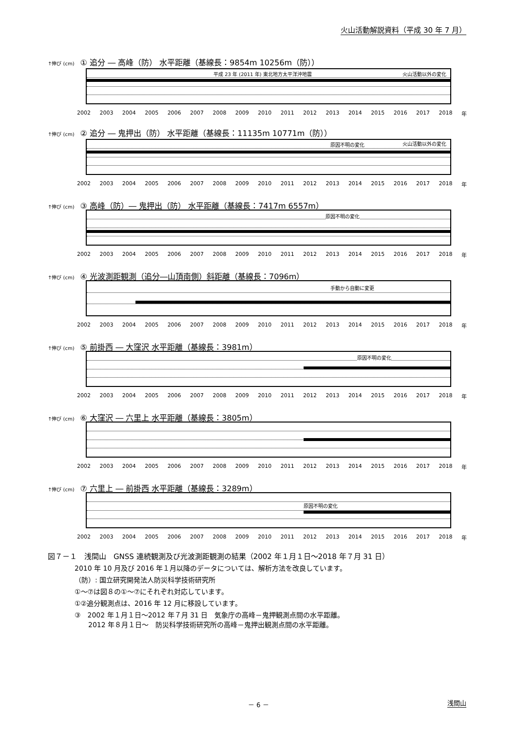火山活動解説資料（平成 30 年 7 月）
↑伸び (cm) ① 追分 ― 高峰（防） 水平距離（基線長：9854m 10256m（防））
平成 23 年 (2011 年) 東北地方太平洋沖地震 火山活動以外の変化
2002 2003 2004 2005 2006 2007 2008 2009 2010 2011 2012 2013 2014 2015 2016 2017 2018 年
↑伸び (cm) ② 追分 ― 鬼押出（防） 水平距離（基線長：11135m 10771m（防））
原因不明の変化 火山活動以外の変化
2002 2003 2004 2005 2006 2007 2008 2009 2010 2011 2012 2013 2014 2015 2016 2017 2018 年
↑伸び (cm) ③ 高峰（防）― 鬼押出（防） 水平距離（基線長：7417m 6557m）
原因不明の変化
2002 2003 2004 2005 2006 2007 2008 2009 2010 2011 2012 2013 2014 2015 2016 2017 2018 年
↑伸び (cm) ④ 光波測距観測（追分―山頂南側）斜距離（基線長：7096m）
手動から自動に変更
2002 2003 2004 2005 2006 2007 2008 2009 2010 2011 2012 2013 2014 2015 2016 2017 2018 年
↑伸び (cm) ⑤ 前掛西 ― 大窪沢 水平距離（基線長：3981m）
原因不明の変化
2002 2003 2004 2005 2006 2007 2008 2009 2010 2011 2012 2013 2014 2015 2016 2017 2018 年
↑伸び (cm) ⑥ 大窪沢 ― 六里上 水平距離（基線長：3805m）
2002 2003 2004 2005 2006 2007 2008 2009 2010 2011 2012 2013 2014 2015 2016 2017 2018 年
↑伸び (cm) ⑦ 六里上 ― 前掛西 水平距離（基線長：3289m）
原因不明の変化
2002 2003 2004 2005 2006 2007 2008 2009 2010 2011 2012 2013 2014 2015 2016 2017 2018 年
図７－１　浅間山　GNSS 連続観測及び光波測距観測の結果（2002 年１月１日～2018 年７月 31 日）
2010 年 10 月及び 2016 年１月以降のデータについては、解析方法を改良しています。
（防）: 国立研究開発法人防災科学技術研究所
①～⑦は図８の①～⑦にそれぞれ対応しています。
①②追分観測点は、2016 年 12 月に移設しています。
③　2002 年１月１日～2012 年７月 31 日　気象庁の高峰－鬼押観測点間の水平距離。
　　2012 年８月１日～　防災科学技術研究所の高峰－鬼押出観測点間の水平距離。
－ 6 － 浅間山